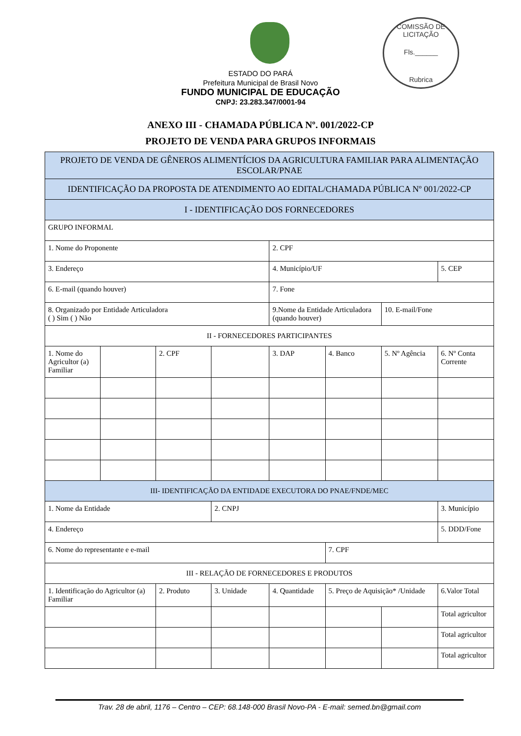COMISSÃO DE LICITAÇÃO
Fls.______
Rubrica
ESTADO DO PARÁ
Prefeitura Municipal de Brasil Novo
FUNDO MUNICIPAL DE EDUCAÇÃO
CNPJ: 23.283.347/0001-94
ANEXO III - CHAMADA PÚBLICA Nº. 001/2022-CP
PROJETO DE VENDA PARA GRUPOS INFORMAIS
| PROJETO DE VENDA DE GÊNEROS ALIMENTÍCIOS DA AGRICULTURA FAMILIAR PARA ALIMENTAÇÃO ESCOLAR/PNAE | | | | | | | |
| IDENTIFICAÇÃO DA PROPOSTA DE ATENDIMENTO AO EDITAL/CHAMADA PÚBLICA Nº 001/2022-CP | | | | | | | |
| I - IDENTIFICAÇÃO DOS FORNECEDORES | | | | | | | |
| GRUPO INFORMAL | | | | | | | |
| 1. Nome do Proponente | | | | 2. CPF | | | |
| 3. Endereço | | | | 4. Município/UF | | | 5. CEP |
| 6. E-mail (quando houver) | | | | 7. Fone | | | |
| 8. Organizado por Entidade Articuladora ( ) Sim ( ) Não | | | | 9.Nome da Entidade Articuladora (quando houver) | | 10. E-mail/Fone | |
| II - FORNECEDORES PARTICIPANTES | | | | | | | |
| 1. Nome do Agricultor (a) Familiar | | 2. CPF | | 3. DAP | 4. Banco | 5. Nº Agência | 6. Nº Conta Corrente |
| III- IDENTIFICAÇÃO DA ENTIDADE EXECUTORA DO PNAE/FNDE/MEC | | | | | | | |
| 1. Nome da Entidade | | | 2. CNPJ | | | | 3. Município |
| 4. Endereço | | | | | | | 5. DDD/Fone |
| 6. Nome do representante e e-mail | | | | | 7. CPF | | |
| III - RELAÇÃO DE FORNECEDORES E PRODUTOS | | | | | | | |
| 1. Identificação do Agricultor (a) Familiar | | 2. Produto | 3. Unidade | 4. Quantidade | 5. Preço de Aquisição* /Unidade | | 6.Valor Total |
| | | | | | | | Total agricultor |
| | | | | | | | Total agricultor |
| | | | | | | | Total agricultor |
Trav. 28 de abril, 1176 – Centro – CEP: 68.148-000 Brasil Novo-PA - E-mail: semed.bn@gmail.com